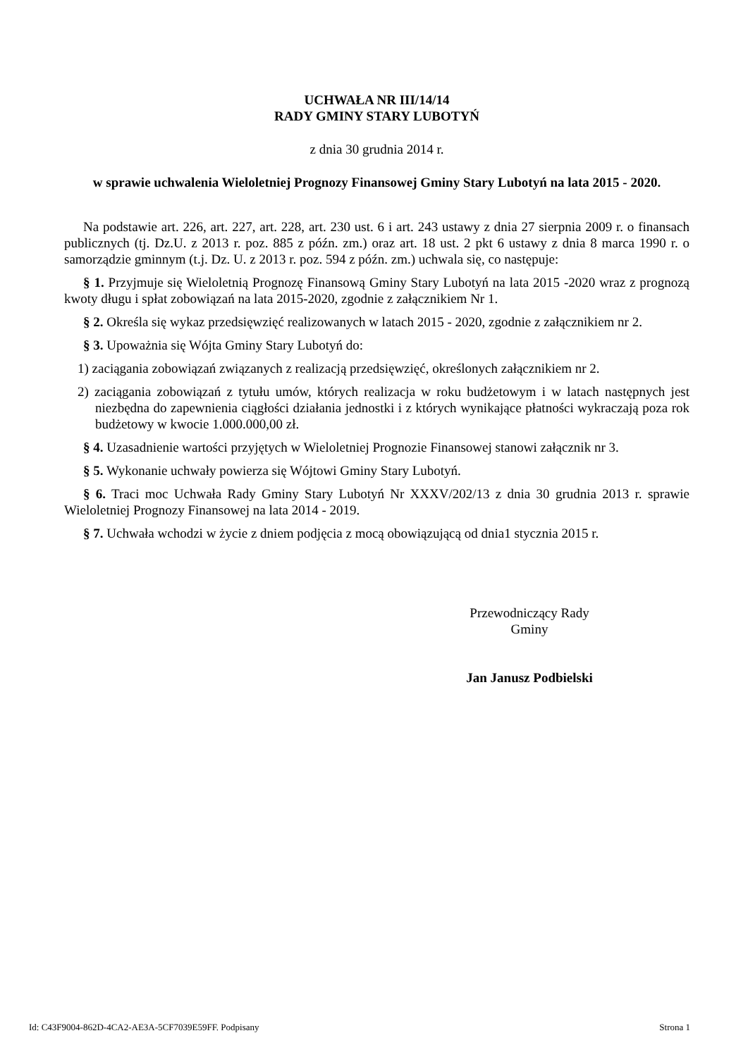UCHWAŁA NR III/14/14
RADY GMINY STARY LUBOTYŃ
z dnia 30 grudnia 2014 r.
w sprawie uchwalenia Wieloletniej Prognozy Finansowej Gminy Stary Lubotyń na lata 2015 - 2020.
Na podstawie art. 226, art. 227, art. 228, art. 230 ust. 6 i art. 243 ustawy z dnia 27 sierpnia 2009 r. o finansach publicznych (tj. Dz.U. z 2013 r. poz. 885 z późn. zm.) oraz art. 18 ust. 2 pkt 6 ustawy z dnia 8 marca 1990 r. o samorządzie gminnym (t.j. Dz. U. z 2013 r. poz. 594 z późn. zm.) uchwala się, co następuje:
§ 1. Przyjmuje się Wieloletnią Prognozę Finansową Gminy Stary Lubotyń na lata 2015 -2020 wraz z prognozą kwoty długu i spłat zobowiązań na lata 2015-2020, zgodnie z załącznikiem Nr 1.
§ 2. Określa się wykaz przedsięwzięć realizowanych w latach 2015 - 2020, zgodnie z załącznikiem nr 2.
§ 3. Upoważnia się Wójta Gminy Stary Lubotyń do:
1) zaciągania zobowiązań związanych z realizacją przedsięwzięć, określonych załącznikiem nr 2.
2) zaciągania zobowiązań z tytułu umów, których realizacja w roku budżetowym i w latach następnych jest niezbędna do zapewnienia ciągłości działania jednostki i z których wynikające płatności wykraczają poza rok budżetowy w kwocie 1.000.000,00 zł.
§ 4. Uzasadnienie wartości przyjętych w Wieloletniej Prognozie Finansowej stanowi załącznik nr 3.
§ 5. Wykonanie uchwały powierza się Wójtowi Gminy Stary Lubotyń.
§ 6. Traci moc Uchwała Rady Gminy Stary Lubotyń Nr XXXV/202/13 z dnia 30 grudnia 2013 r. sprawie Wieloletniej Prognozy Finansowej na lata 2014 - 2019.
§ 7. Uchwała wchodzi w życie z dniem podjęcia z mocą obowiązującą od dnia1 stycznia 2015 r.
Przewodniczący Rady
Gminy
Jan Janusz Podbielski
Id: C43F9004-862D-4CA2-AE3A-5CF7039E59FF. Podpisany Strona 1